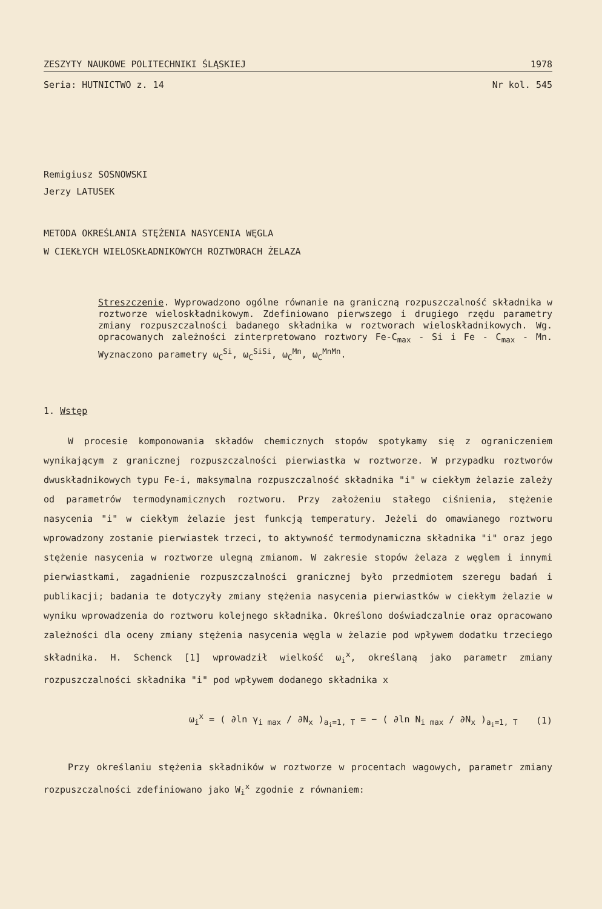ZESZYTY NAUKOWE POLITECHNIKI ŚLĄSKIEJ 1978
Seria: HUTNICTWO z. 14 Nr kol. 545
Remigiusz SOSNOWSKI
Jerzy LATUSEK
METODA OKREŚLANIA STĘŻENIA NASYCENIA WĘGLA
W CIEKŁYCH WIELOSKŁADNIKOWYCH ROZTWORACH ŻELAZA
Streszczenie. Wyprowadzono ogólne równanie na graniczną rozpuszczalność składnika w roztworze wieloskładnikowym. Zdefiniowano pierwszego i drugiego rzędu parametry zmiany rozpuszczalności badanego składnika w roztworach wieloskładnikowych. Wg. opracowanych zależności zinterpretowano roztwory Fe-C<sub>max</sub> - Si i Fe - C<sub>max</sub> - Mn. Wyznaczono parametry ω<sub>C</sub><sup>Si</sup>, ω<sub>C</sub><sup>SiSi</sup>, ω<sub>C</sub><sup>Mn</sup>, ω<sub>C</sub><sup>MnMn</sup>.
1. Wstęp
W procesie komponowania składów chemicznych stopów spotykamy się z ograniczeniem wynikającym z granicznej rozpuszczalności pierwiastka w roztworze. W przypadku roztworów dwuskładnikowych typu Fe-i, maksymalna rozpuszczalność składnika "i" w ciekłym żelazie zależy od parametrów termodynamicznych roztworu. Przy założeniu stałego ciśnienia, stężenie nasycenia "i" w ciekłym żelazie jest funkcją temperatury. Jeżeli do omawianego roztworu wprowadzony zostanie pierwiastek trzeci, to aktywność termodynamiczna składnika "i" oraz jego stężenie nasycenia w roztworze ulegną zmianom. W zakresie stopów żelaza z węglem i innymi pierwiastkami, zagadnienie rozpuszczalności granicznej było przedmiotem szeregu badań i publikacji; badania te dotyczyły zmiany stężenia nasycenia pierwiastków w ciekłym żelazie w wyniku wprowadzenia do roztworu kolejnego składnika. Określono doświadczalnie oraz opracowano zależności dla oceny zmiany stężenia nasycenia węgla w żelazie pod wpływem dodatku trzeciego składnika. H. Schenck [1] wprowadził wielkość ω<sub>i</sub><sup>x</sup>, określaną jako parametr zmiany rozpuszczalności składnika "i" pod wpływem dodanego składnika x
ω<sub>i</sub><sup>x</sup> = ( ∂ln γ<sub>i max</sub> / ∂N<sub>x</sub> )<sub>a<sub>i</sub>=1, T</sub> = − ( ∂ln N<sub>i max</sub> / ∂N<sub>x</sub> )<sub>a<sub>i</sub>=1, T</sub> (1)
Przy określaniu stężenia składników w roztworze w procentach wagowych, parametr zmiany rozpuszczalności zdefiniowano jako W<sub>i</sub><sup>x</sup> zgodnie z równaniem: